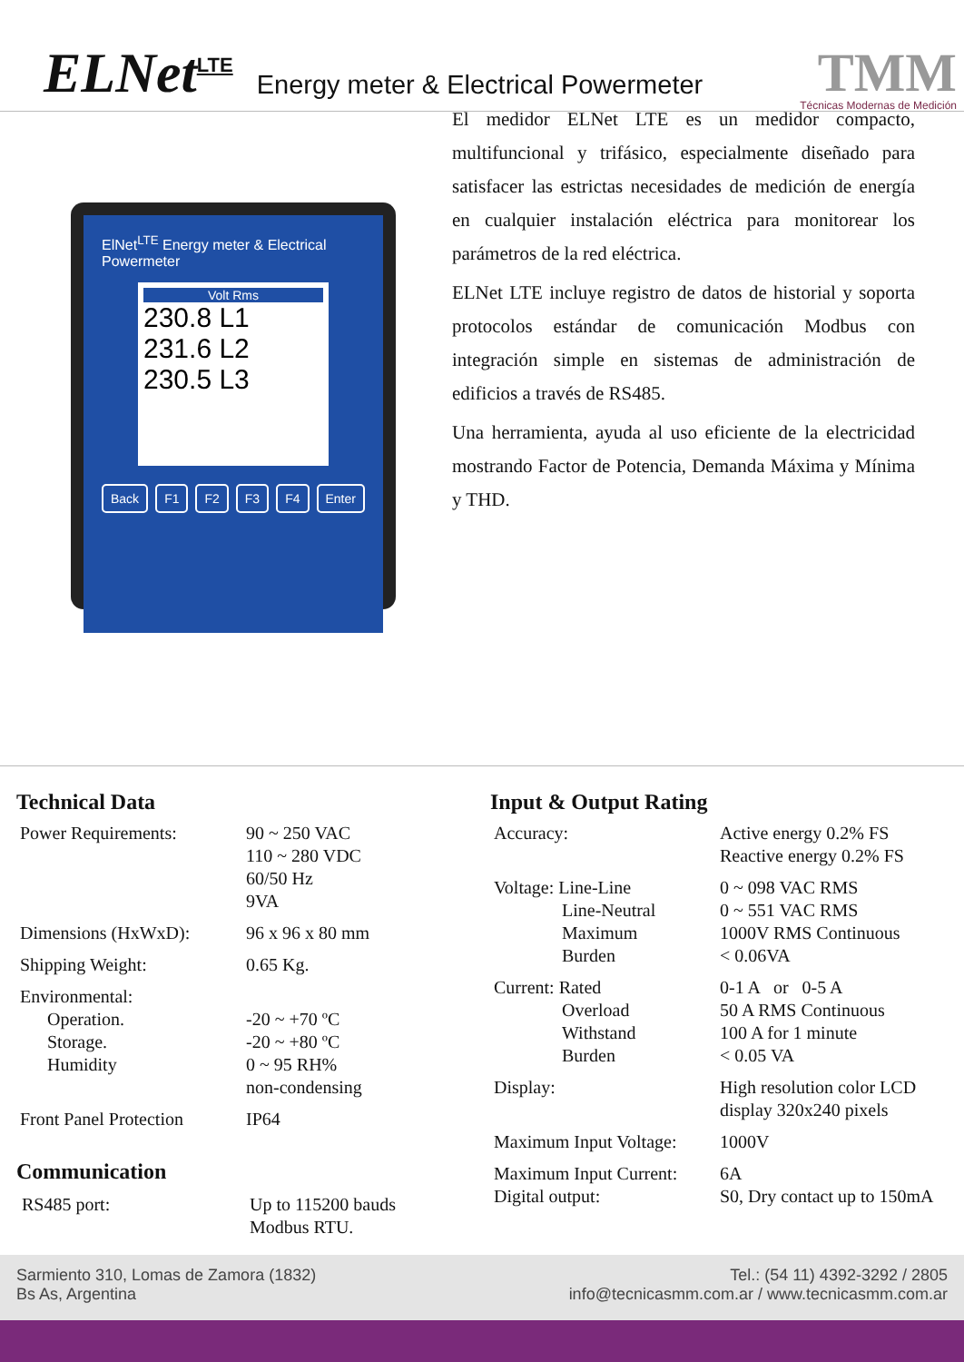ELNet<sup>LTE</sup>
Energy meter & Electrical Powermeter
TMM
Técnicas Modernas de Medición
ElNet<sup>LTE</sup> Energy meter & Electrical Powermeter
Volt Rms
230.8 L1
231.6 L2
230.5 L3
Back F1 F2 F3 F4 Enter
El medidor ELNet LTE es un medidor compacto, multifuncional y trifásico, especialmente diseñado para satisfacer las estrictas necesidades de medición de energía en cualquier instalación eléctrica para monitorear los parámetros de la red eléctrica.
ELNet LTE incluye registro de datos de historial y soporta protocolos estándar de comunicación Modbus con integración simple en sistemas de administración de edificios a través de RS485.
Una herramienta, ayuda al uso eficiente de la electricidad mostrando Factor de Potencia, Demanda Máxima y Mínima y THD.
Technical Data
| Power Requirements: | 90 ~ 250 VAC 110 ~ 280 VDC 60/50 Hz 9VA |
| Dimensions (HxWxD): | 96 x 96 x 80 mm |
| Shipping Weight: | 0.65 Kg. |
| Environmental: Operation. Storage. Humidity | -20 ~ +70 ºC -20 ~ +80 ºC 0 ~ 95 RH% non-condensing |
| Front Panel Protection | IP64 |
Communication
| RS485 port: | Up to 115200 bauds Modbus RTU. |
Input & Output Rating
| Accuracy: | Active energy 0.2% FS Reactive energy 0.2% FS |
| Voltage: Line-Line Line-Neutral Maximum Burden | 0 ~ 098 VAC RMS 0 ~ 551 VAC RMS 1000V RMS Continuous < 0.06VA |
| Current: Rated Overload Withstand Burden | 0-1 A or 0-5 A 50 A RMS Continuous 100 A for 1 minute < 0.05 VA |
| Display: | High resolution color LCD display 320x240 pixels |
| Maximum Input Voltage: | 1000V |
| Maximum Input Current: Digital output: | 6A S0, Dry contact up to 150mA |
Sarmiento 310, Lomas de Zamora (1832)
Bs As, Argentina
Tel.: (54 11) 4392-3292 / 2805
info@tecnicasmm.com.ar / www.tecnicasmm.com.ar